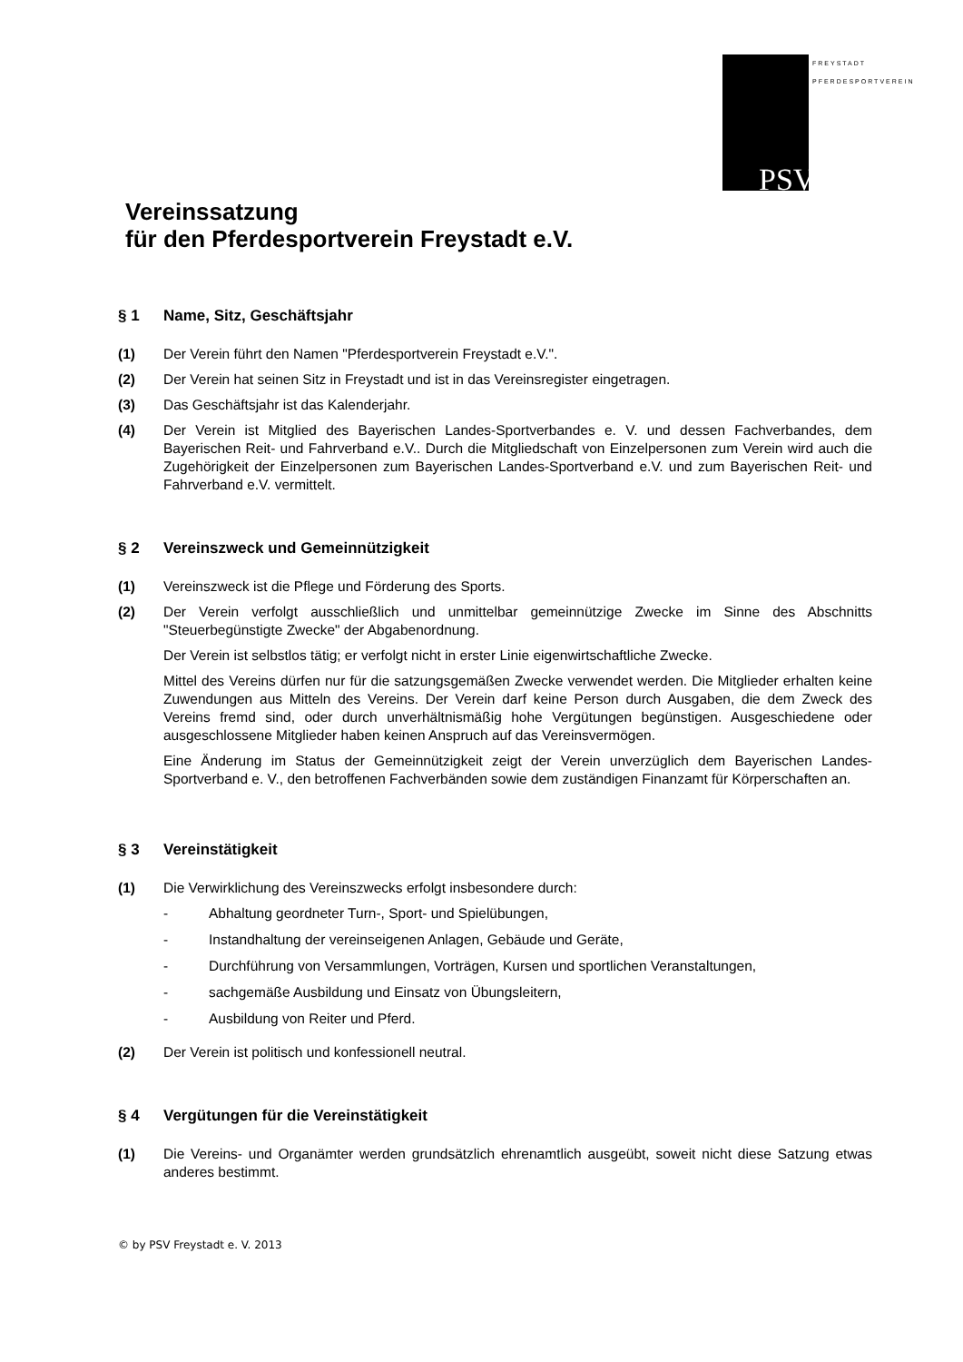PSV
FREYSTADT PFERDESPORTVEREIN
Vereinssatzung
für den Pferdesportverein Freystadt e.V.
§ 1 Name, Sitz, Geschäftsjahr
(1) Der Verein führt den Namen "Pferdesportverein Freystadt e.V.".
(2) Der Verein hat seinen Sitz in Freystadt und ist in das Vereinsregister eingetragen.
(3) Das Geschäftsjahr ist das Kalenderjahr.
(4) Der Verein ist Mitglied des Bayerischen Landes-Sportverbandes e. V. und dessen Fachverbandes, dem Bayerischen Reit- und Fahrverband e.V.. Durch die Mitgliedschaft von Einzelpersonen zum Verein wird auch die Zugehörigkeit der Einzelpersonen zum Bayerischen Landes-Sportverband e.V. und zum Bayerischen Reit- und Fahrverband e.V. vermittelt.
§ 2 Vereinszweck und Gemeinnützigkeit
(1) Vereinszweck ist die Pflege und Förderung des Sports.
(2) Der Verein verfolgt ausschließlich und unmittelbar gemeinnützige Zwecke im Sinne des Abschnitts "Steuerbegünstigte Zwecke" der Abgabenordnung.
Der Verein ist selbstlos tätig; er verfolgt nicht in erster Linie eigenwirtschaftliche Zwecke.
Mittel des Vereins dürfen nur für die satzungsgemäßen Zwecke verwendet werden. Die Mitglieder erhalten keine Zuwendungen aus Mitteln des Vereins. Der Verein darf keine Person durch Ausgaben, die dem Zweck des Vereins fremd sind, oder durch unverhältnismäßig hohe Vergütungen begünstigen. Ausgeschiedene oder ausgeschlossene Mitglieder haben keinen Anspruch auf das Vereinsvermögen.
Eine Änderung im Status der Gemeinnützigkeit zeigt der Verein unverzüglich dem Bayerischen Landes-Sportverband e. V., den betroffenen Fachverbänden sowie dem zuständigen Finanzamt für Körperschaften an.
§ 3 Vereinstätigkeit
(1) Die Verwirklichung des Vereinszwecks erfolgt insbesondere durch:
- Abhaltung geordneter Turn-, Sport- und Spielübungen,
- Instandhaltung der vereinseigenen Anlagen, Gebäude und Geräte,
- Durchführung von Versammlungen, Vorträgen, Kursen und sportlichen Veranstaltungen,
- sachgemäße Ausbildung und Einsatz von Übungsleitern,
- Ausbildung von Reiter und Pferd.
(2) Der Verein ist politisch und konfessionell neutral.
§ 4 Vergütungen für die Vereinstätigkeit
(1) Die Vereins- und Organämter werden grundsätzlich ehrenamtlich ausgeübt, soweit nicht diese Satzung etwas anderes bestimmt.
© by PSV Freystadt e. V. 2013